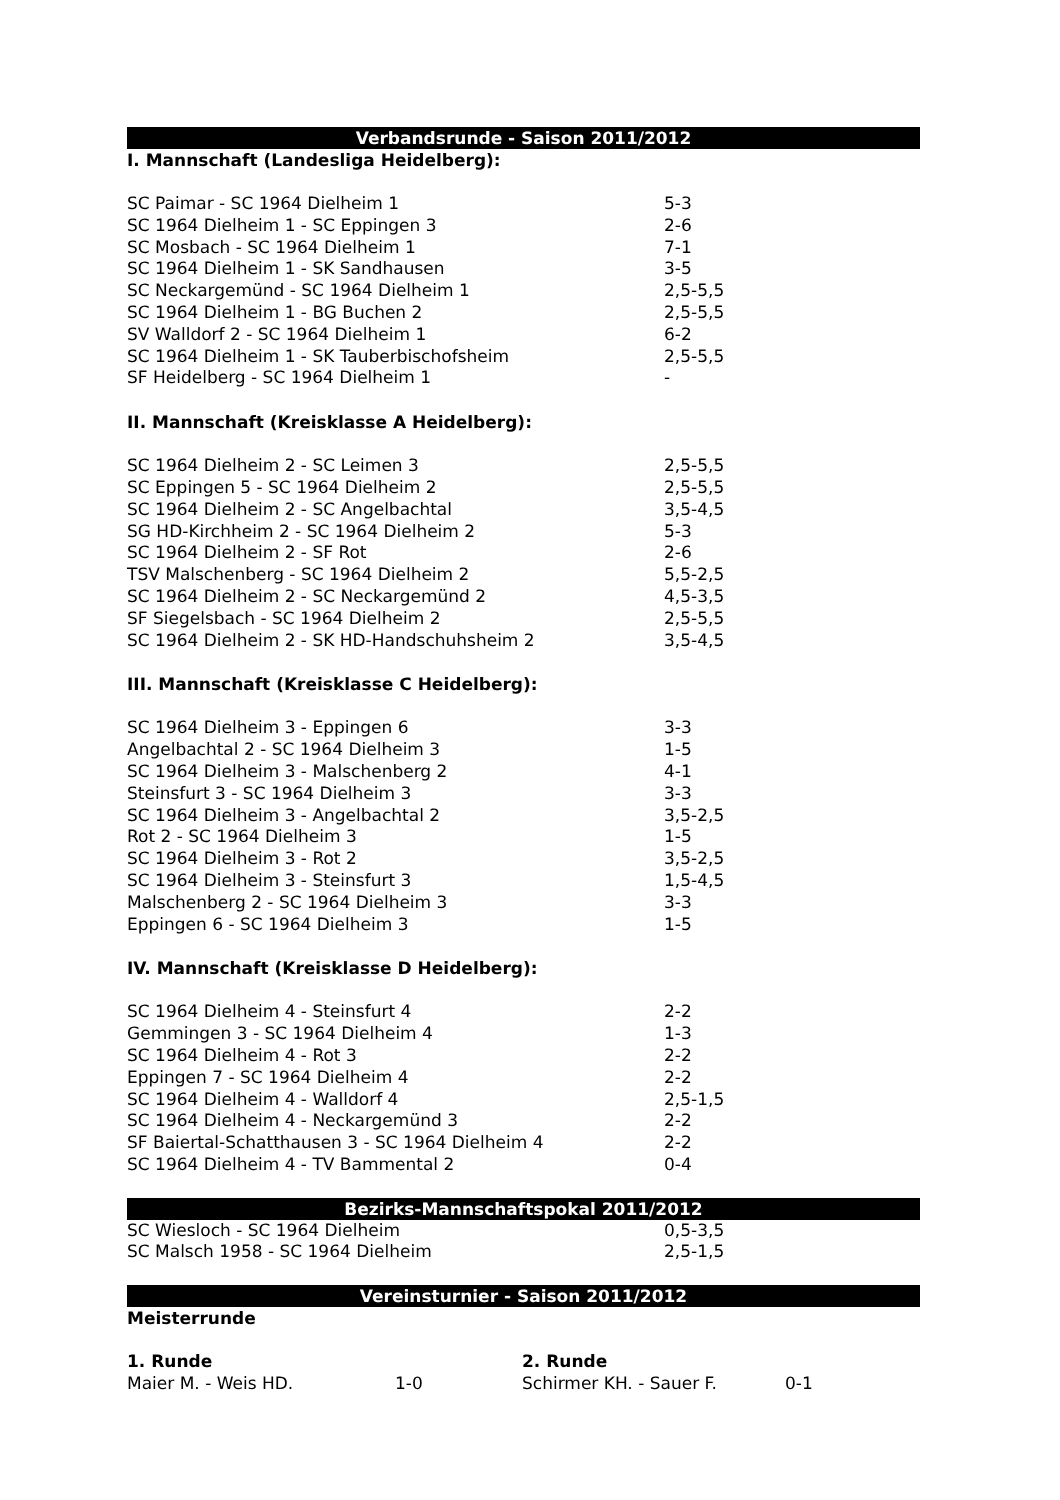Verbandsrunde - Saison 2011/2012
I. Mannschaft (Landesliga Heidelberg):
| SC Paimar - SC 1964 Dielheim 1 | 5-3 |
| SC 1964 Dielheim 1 - SC Eppingen 3 | 2-6 |
| SC Mosbach - SC 1964 Dielheim 1 | 7-1 |
| SC 1964 Dielheim 1 - SK Sandhausen | 3-5 |
| SC Neckargemünd - SC 1964 Dielheim 1 | 2,5-5,5 |
| SC 1964 Dielheim 1 - BG Buchen 2 | 2,5-5,5 |
| SV Walldorf 2 - SC 1964 Dielheim 1 | 6-2 |
| SC 1964 Dielheim 1 - SK Tauberbischofsheim | 2,5-5,5 |
| SF Heidelberg - SC 1964 Dielheim 1 | - |
II. Mannschaft (Kreisklasse A Heidelberg):
| SC 1964 Dielheim 2 - SC Leimen 3 | 2,5-5,5 |
| SC Eppingen 5 - SC 1964 Dielheim 2 | 2,5-5,5 |
| SC 1964 Dielheim 2 - SC Angelbachtal | 3,5-4,5 |
| SG HD-Kirchheim 2 - SC 1964 Dielheim 2 | 5-3 |
| SC 1964 Dielheim 2 - SF Rot | 2-6 |
| TSV Malschenberg - SC 1964 Dielheim 2 | 5,5-2,5 |
| SC 1964 Dielheim 2 - SC Neckargemünd 2 | 4,5-3,5 |
| SF Siegelsbach - SC 1964 Dielheim 2 | 2,5-5,5 |
| SC 1964 Dielheim 2 - SK HD-Handschuhsheim 2 | 3,5-4,5 |
III. Mannschaft (Kreisklasse C Heidelberg):
| SC 1964 Dielheim 3 - Eppingen 6 | 3-3 |
| Angelbachtal 2 - SC 1964 Dielheim 3 | 1-5 |
| SC 1964 Dielheim 3 - Malschenberg 2 | 4-1 |
| Steinsfurt 3 - SC 1964 Dielheim 3 | 3-3 |
| SC 1964 Dielheim 3 - Angelbachtal 2 | 3,5-2,5 |
| Rot 2 - SC 1964 Dielheim 3 | 1-5 |
| SC 1964 Dielheim 3 - Rot 2 | 3,5-2,5 |
| SC 1964 Dielheim 3 - Steinsfurt 3 | 1,5-4,5 |
| Malschenberg 2 - SC 1964 Dielheim 3 | 3-3 |
| Eppingen 6 - SC 1964 Dielheim 3 | 1-5 |
IV. Mannschaft (Kreisklasse D Heidelberg):
| SC 1964 Dielheim 4 - Steinsfurt 4 | 2-2 |
| Gemmingen 3 - SC 1964 Dielheim 4 | 1-3 |
| SC 1964 Dielheim 4 - Rot 3 | 2-2 |
| Eppingen 7 - SC 1964 Dielheim 4 | 2-2 |
| SC 1964 Dielheim 4 - Walldorf 4 | 2,5-1,5 |
| SC 1964 Dielheim 4 - Neckargemünd 3 | 2-2 |
| SF Baiertal-Schatthausen 3 - SC 1964 Dielheim 4 | 2-2 |
| SC 1964 Dielheim 4 - TV Bammental 2 | 0-4 |
Bezirks-Mannschaftspokal 2011/2012
| SC Wiesloch - SC 1964 Dielheim | 0,5-3,5 |
| SC Malsch 1958 - SC 1964 Dielheim | 2,5-1,5 |
Vereinsturnier - Saison 2011/2012
Meisterrunde
| 1. Runde | | 2. Runde | |
| Maier M. - Weis HD. | 1-0 | Schirmer KH. - Sauer F. | 0-1 |